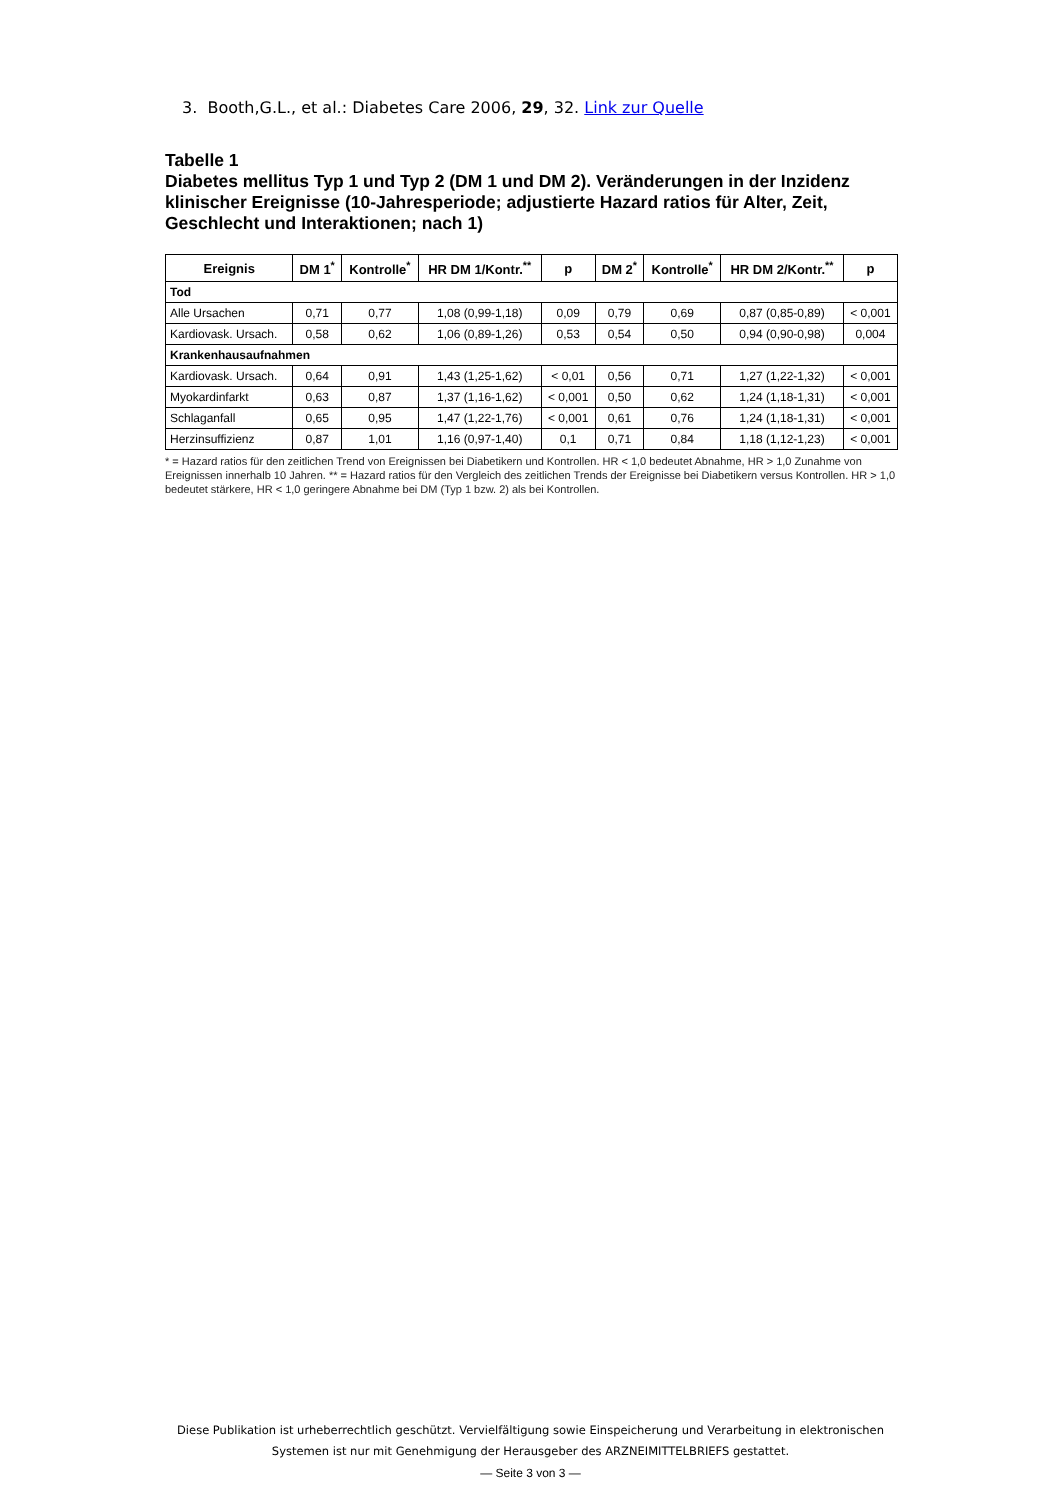3. Booth,G.L., et al.: Diabetes Care 2006, 29, 32. Link zur Quelle
Tabelle 1
Diabetes mellitus Typ 1 und Typ 2 (DM 1 und DM 2). Veränderungen in der Inzidenz klinischer Ereignisse (10-Jahresperiode; adjustierte Hazard ratios für Alter, Zeit, Geschlecht und Interaktionen; nach 1)
| Ereignis | DM 1<sup>*</sup> | Kontrolle<sup>*</sup> | HR DM 1/Kontr.<sup>**</sup> | p | DM 2<sup>*</sup> | Kontrolle<sup>*</sup> | HR DM 2/Kontr.<sup>**</sup> | p |
| --- | --- | --- | --- | --- | --- | --- | --- | --- |
| Tod | | | | | | | | |
| Alle Ursachen | 0,71 | 0,77 | 1,08 (0,99-1,18) | 0,09 | 0,79 | 0,69 | 0,87 (0,85-0,89) | < 0,001 |
| Kardiovask. Ursach. | 0,58 | 0,62 | 1,06 (0,89-1,26) | 0,53 | 0,54 | 0,50 | 0,94 (0,90-0,98) | 0,004 |
| Krankenhausaufnahmen | | | | | | | | |
| Kardiovask. Ursach. | 0,64 | 0,91 | 1,43 (1,25-1,62) | < 0,01 | 0,56 | 0,71 | 1,27 (1,22-1,32) | < 0,001 |
| Myokardinfarkt | 0,63 | 0,87 | 1,37 (1,16-1,62) | < 0,001 | 0,50 | 0,62 | 1,24 (1,18-1,31) | < 0,001 |
| Schlaganfall | 0,65 | 0,95 | 1,47 (1,22-1,76) | < 0,001 | 0,61 | 0,76 | 1,24 (1,18-1,31) | < 0,001 |
| Herzinsuffizienz | 0,87 | 1,01 | 1,16 (0,97-1,40) | 0,1 | 0,71 | 0,84 | 1,18 (1,12-1,23) | < 0,001 |
* = Hazard ratios für den zeitlichen Trend von Ereignissen bei Diabetikern und Kontrollen. HR < 1,0 bedeutet Abnahme, HR > 1,0 Zunahme von Ereignissen innerhalb 10 Jahren. ** = Hazard ratios für den Vergleich des zeitlichen Trends der Ereignisse bei Diabetikern versus Kontrollen. HR > 1,0 bedeutet stärkere, HR < 1,0 geringere Abnahme bei DM (Typ 1 bzw. 2) als bei Kontrollen.
Diese Publikation ist urheberrechtlich geschützt. Vervielfältigung sowie Einspeicherung und Verarbeitung in elektronischen Systemen ist nur mit Genehmigung der Herausgeber des ARZNEIMITTELBRIEFS gestattet.
— Seite 3 von 3 —